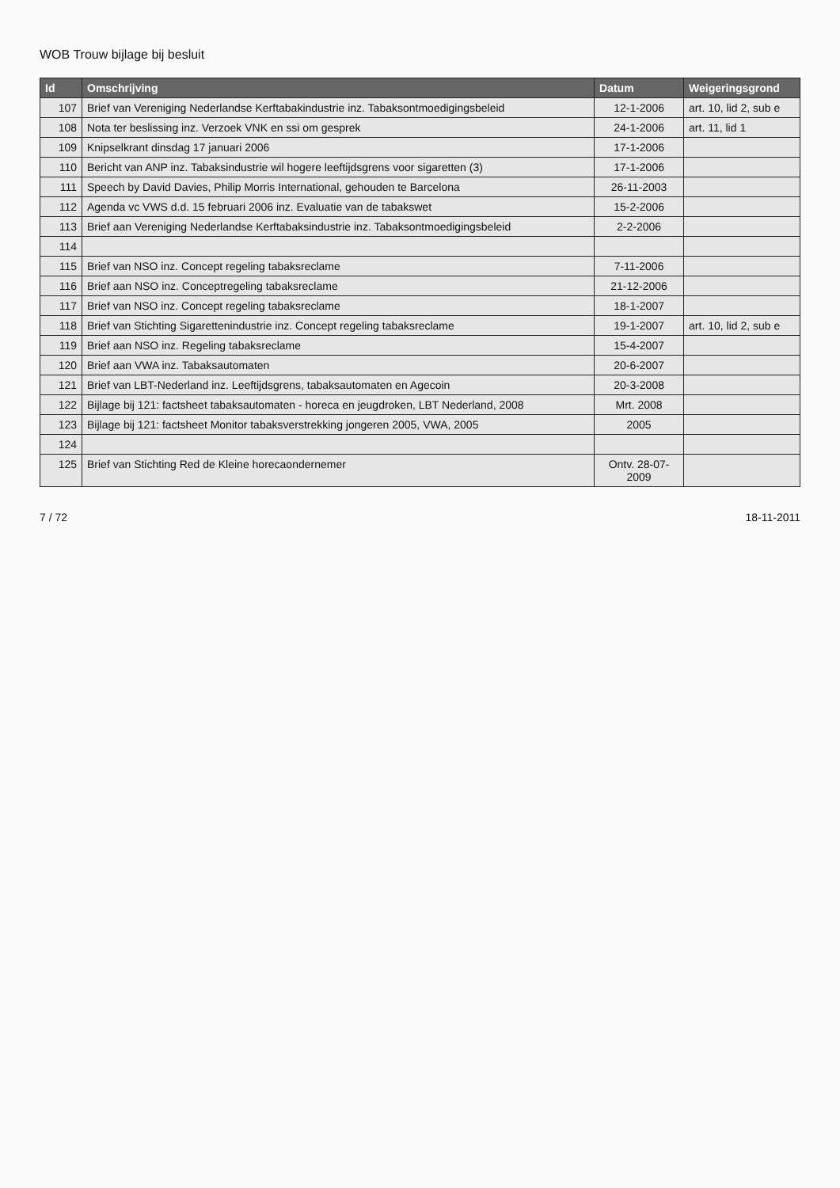WOB Trouw bijlage bij besluit
| Id | Omschrijving | Datum | Weigeringsgrond |
| --- | --- | --- | --- |
| 107 | Brief van Vereniging Nederlandse Kerftabakindustrie inz. Tabaksontmoedigingsbeleid | 12-1-2006 | art. 10, lid 2, sub e |
| 108 | Nota ter beslissing inz. Verzoek VNK en ssi om gesprek | 24-1-2006 | art. 11, lid 1 |
| 109 | Knipselkrant dinsdag 17 januari 2006 | 17-1-2006 | |
| 110 | Bericht van ANP inz. Tabaksindustrie wil hogere leeftijdsgrens voor sigaretten (3) | 17-1-2006 | |
| 111 | Speech by David Davies, Philip Morris International, gehouden te Barcelona | 26-11-2003 | |
| 112 | Agenda vc VWS d.d. 15 februari 2006 inz. Evaluatie van de tabakswet | 15-2-2006 | |
| 113 | Brief aan Vereniging Nederlandse Kerftabaksindustrie inz. Tabaksontmoedigingsbeleid | 2-2-2006 | |
| 114 | | | |
| 115 | Brief van NSO inz. Concept regeling tabaksreclame | 7-11-2006 | |
| 116 | Brief aan NSO inz. Conceptregeling tabaksreclame | 21-12-2006 | |
| 117 | Brief van NSO inz. Concept regeling tabaksreclame | 18-1-2007 | |
| 118 | Brief van Stichting Sigaretten­industrie inz. Concept regeling tabaksreclame | 19-1-2007 | art. 10, lid 2, sub e |
| 119 | Brief aan NSO inz. Regeling tabaksreclame | 15-4-2007 | |
| 120 | Brief aan VWA inz. Tabaksautomaten | 20-6-2007 | |
| 121 | Brief van LBT-Nederland inz. Leeftijdsgrens, tabaksautomaten en Agecoin | 20-3-2008 | |
| 122 | Bijlage bij 121: factsheet tabaksautomaten - horeca en jeugdroken, LBT Nederland, 2008 | Mrt. 2008 | |
| 123 | Bijlage bij 121: factsheet Monitor tabaksverstrekking jongeren 2005, VWA, 2005 | 2005 | |
| 124 | | | |
| 125 | Brief van Stichting Red de Kleine horecaondernemer | Ontv. 28-07-2009 | |
7 / 72 18-11-2011